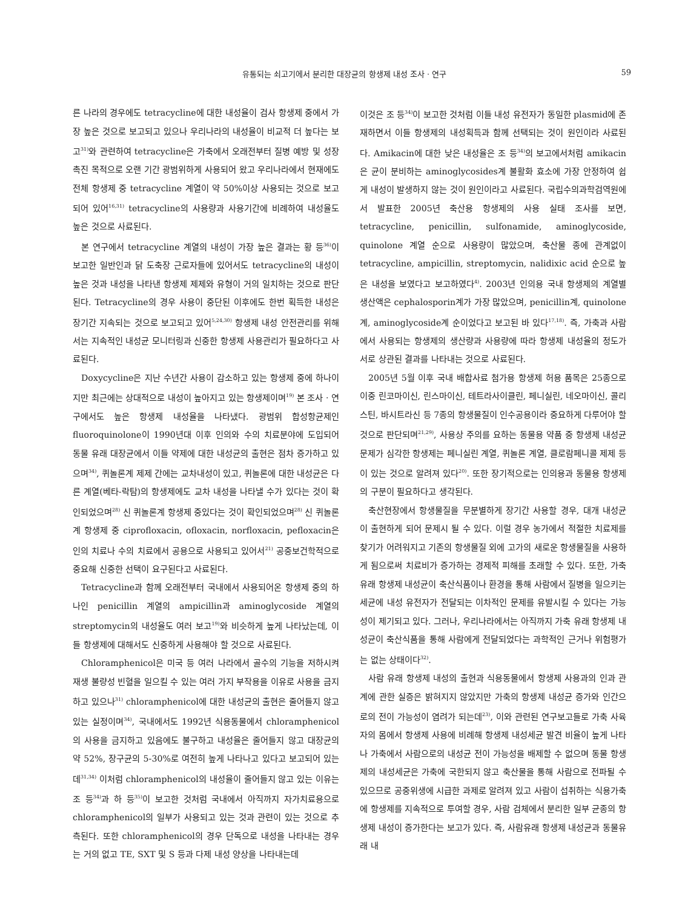유통되는 쇠고기에서 분리한 대장균의 항생제 내성 조사 · 연구 59
른 나라의 경우에도 tetracycline에 대한 내성율이 검사 항생제 중에서 가장 높은 것으로 보고되고 있으나 우리나라의 내성율이 비교적 더 높다는 보고<sup>31)</sup>와 관련하여 tetracycline은 가축에서 오래전부터 질병 예방 및 성장 촉진 목적으로 오랜 기간 광범위하게 사용되어 왔고 우리나라에서 현재에도 전체 항생제 중 tetracycline 계열이 약 50%이상 사용되는 것으로 보고되어 있어<sup>16,31)</sup> tetracycline의 사용량과 사용기간에 비례하여 내성율도 높은 것으로 사료된다.
본 연구에서 tetracycline 계열의 내성이 가장 높은 결과는 황 등<sup>36)</sup>이 보고한 일반인과 닭 도축장 근로자들에 있어서도 tetracycline의 내성이 높은 것과 내성을 나타낸 항생제 제제와 유형이 거의 일치하는 것으로 판단된다. Tetracycline의 경우 사용이 중단된 이후에도 한번 획득한 내성은 장기간 지속되는 것으로 보고되고 있어<sup>5,24,30)</sup> 항생제 내성 안전관리를 위해서는 지속적인 내성균 모니터링과 신중한 항생제 사용관리가 필요하다고 사료된다.
Doxycycline은 지난 수년간 사용이 감소하고 있는 항생제 중에 하나이지만 최근에는 상대적으로 내성이 높아지고 있는 항생제이며<sup>19)</sup> 본 조사 · 연구에서도 높은 항생제 내성율을 나타냈다. 광범위 합성항균제인 fluoroquinolone이 1990년대 이후 인의와 수의 치료분야에 도입되어 동물 유래 대장균에서 이들 약제에 대한 내성균의 출현은 점차 증가하고 있으며<sup>34)</sup>, 퀴놀론계 제제 간에는 교차내성이 있고, 퀴놀론에 대한 내성균은 다른 계열(베타-락탐)의 항생제에도 교차 내성을 나타낼 수가 있다는 것이 확인되었으며<sup>28)</sup> 신 퀴놀론계 항생제 중있다는 것이 확인되었으며<sup>28)</sup> 신 퀴놀론계 항생제 중 ciprofloxacin, ofloxacin, norfloxacin, pefloxacin은 인의 치료나 수의 치료에서 공용으로 사용되고 있어서<sup>21)</sup> 공중보건학적으로 중요해 신중한 선택이 요구된다고 사료된다.
Tetracycline과 함께 오래전부터 국내에서 사용되어온 항생제 중의 하나인 penicillin 계열의 ampicillin과 aminoglycoside 계열의 streptomycin의 내성율도 여러 보고<sup>19)</sup>와 비슷하게 높게 나타났는데, 이들 항생제에 대해서도 신중하게 사용해야 할 것으로 사료된다.
Chloramphenicol은 미국 등 여러 나라에서 골수의 기능을 저하시켜 재생 불량성 빈혈을 일으킬 수 있는 여러 가지 부작용을 이유로 사용을 금지하고 있으나<sup>31)</sup> chloramphenicol에 대한 내성균의 출현은 줄어들지 않고 있는 실정이며<sup>34)</sup>, 국내에서도 1992년 식용동물에서 chloramphenicol의 사용을 금지하고 있음에도 불구하고 내성율은 줄어들지 않고 대장균의 약 52%, 장구균의 5-30%로 여전히 높게 나타나고 있다고 보고되어 있는데<sup>31,34)</sup> 이처럼 chloramphenicol의 내성율이 줄어들지 않고 있는 이유는 조 등<sup>34)</sup>과 하 등<sup>35)</sup>이 보고한 것처럼 국내에서 아직까지 자가치료용으로 chloramphenicol의 일부가 사용되고 있는 것과 관련이 있는 것으로 추측된다. 또한 chloramphenicol의 경우 단독으로 내성을 나타내는 경우는 거의 없고 TE, SXT 및 S 등과 다제 내성 양상을 나타내는데
이것은 조 등<sup>34)</sup>이 보고한 것처럼 이들 내성 유전자가 동일한 plasmid에 존재하면서 이들 항생제의 내성획득과 함께 선택되는 것이 원인이라 사료된다. Amikacin에 대한 낮은 내성율은 조 등<sup>34)</sup>의 보고에서처럼 amikacin은 균이 분비하는 aminoglycosides계 불활화 효소에 가장 안정하여 쉽게 내성이 발생하지 않는 것이 원인이라고 사료된다. 국립수의과학검역원에서 발표한 2005년 축산용 항생제의 사용 실태 조사를 보면, tetracycline, penicillin, sulfonamide, aminoglycoside, quinolone 계열 순으로 사용량이 많았으며, 축산물 종에 관계없이 tetracycline, ampicillin, streptomycin, nalidixic acid 순으로 높은 내성을 보였다고 보고하였다<sup>4)</sup>. 2003년 인의용 국내 항생제의 계열별 생산액은 cephalosporin계가 가장 많았으며, penicillin계, quinolone계, aminoglycoside계 순이었다고 보고된 바 있다<sup>17,18)</sup>. 즉, 가축과 사람에서 사용되는 항생제의 생산량과 사용량에 따라 항생제 내성율의 정도가 서로 상관된 결과를 나타내는 것으로 사료된다.
2005년 5월 이후 국내 배합사료 첨가용 항생제 허용 품목은 25종으로 이중 린코마이신, 린스마이신, 테트라사이클린, 페니실린, 네오마이신, 콜리스틴, 바시트라신 등 7종의 항생물질이 인수공용이라 중요하게 다루어야 할 것으로 판단되며<sup>21,29)</sup>, 사용상 주의를 요하는 동물용 약품 중 항생제 내성균 문제가 심각한 항생제는 페니실린 계열, 퀴놀론 계열, 클로람페니콜 제제 등이 있는 것으로 알려져 있다<sup>20)</sup>. 또한 장기적으로는 인의용과 동물용 항생제의 구분이 필요하다고 생각된다.
축산현장에서 항생물질을 무분별하게 장기간 사용할 경우, 대개 내성균이 출현하게 되어 문제시 될 수 있다. 이럴 경우 농가에서 적절한 치료제를 찾기가 어려워지고 기존의 항생물질 외에 고가의 새로운 항생물질을 사용하게 됨으로써 치료비가 증가하는 경제적 피해를 초래할 수 있다. 또한, 가축 유래 항생제 내성균이 축산식품이나 환경을 통해 사람에서 질병을 일으키는 세균에 내성 유전자가 전달되는 이차적인 문제를 유발시킬 수 있다는 가능성이 제기되고 있다. 그러나, 우리나라에서는 아직까지 가축 유래 항생제 내성균이 축산식품을 통해 사람에게 전달되었다는 과학적인 근거나 위험평가는 없는 상태이다<sup>32)</sup>.
사람 유래 항생제 내성의 출현과 식용동물에서 항생제 사용과의 인과 관계에 관한 실증은 밝혀지지 않았지만 가축의 항생제 내성균 증가와 인간으로의 전이 가능성이 염려가 되는데<sup>23)</sup>, 이와 관련된 연구보고들로 가축 사육자의 몸에서 항생제 사용에 비례해 항생제 내성세균 발견 비율이 높게 나타나 가축에서 사람으로의 내성균 전이 가능성을 배제할 수 없으며 동물 항생제의 내성세균은 가축에 국한되지 않고 축산물을 통해 사람으로 전파될 수 있으므로 공중위생에 시급한 과제로 알려져 있고 사람이 섭취하는 식용가축에 항생제를 지속적으로 투여할 경우, 사람 검체에서 분리한 일부 균종의 항생제 내성이 증가한다는 보고가 있다. 즉, 사람유래 항생제 내성균과 동물유래 내